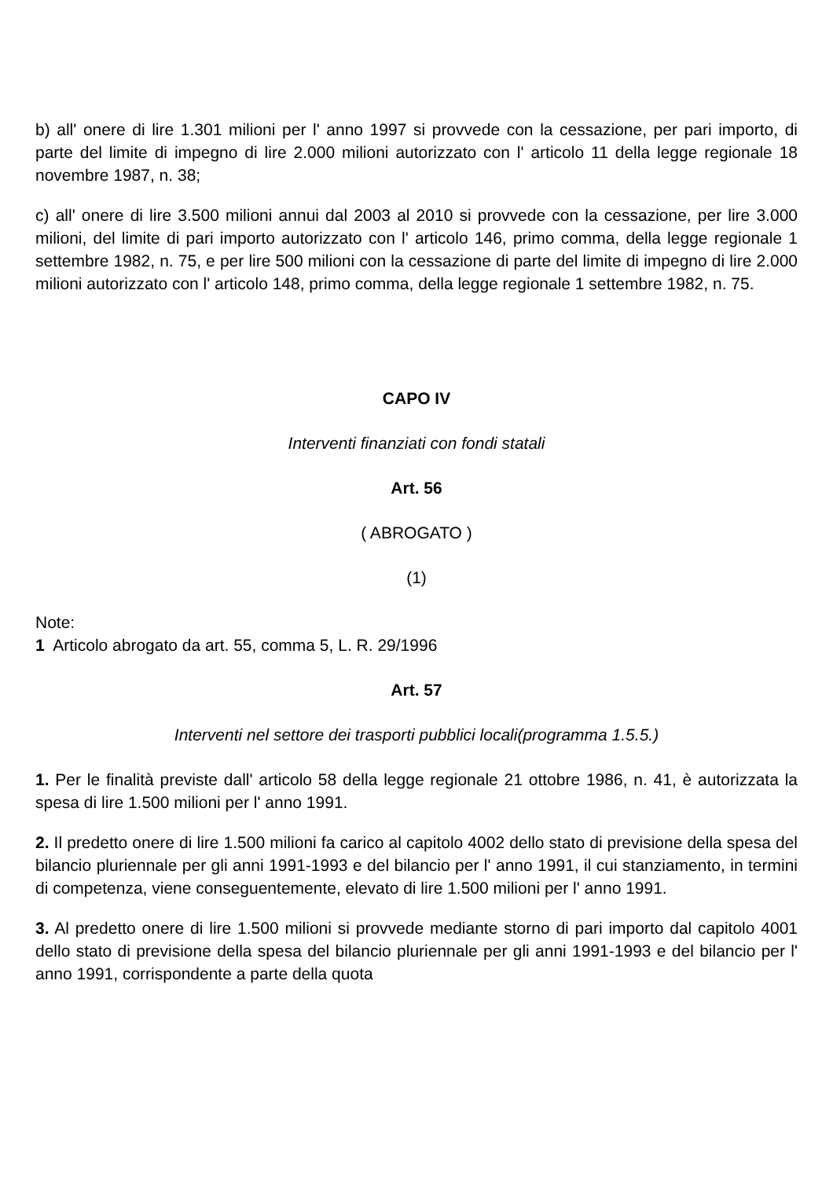b) all' onere di lire 1.301 milioni per l' anno 1997 si provvede con la cessazione, per pari importo, di parte del limite di impegno di lire 2.000 milioni autorizzato con l' articolo 11 della legge regionale 18 novembre 1987, n. 38;
c) all' onere di lire 3.500 milioni annui dal 2003 al 2010 si provvede con la cessazione, per lire 3.000 milioni, del limite di pari importo autorizzato con l' articolo 146, primo comma, della legge regionale 1 settembre 1982, n. 75, e per lire 500 milioni con la cessazione di parte del limite di impegno di lire 2.000 milioni autorizzato con l' articolo 148, primo comma, della legge regionale 1 settembre 1982, n. 75.
CAPO IV
Interventi finanziati con fondi statali
Art. 56
( ABROGATO )
(1)
Note:
1 Articolo abrogato da art. 55, comma 5, L. R. 29/1996
Art. 57
Interventi nel settore dei trasporti pubblici locali(programma 1.5.5.)
1. Per le finalità previste dall' articolo 58 della legge regionale 21 ottobre 1986, n. 41, è autorizzata la spesa di lire 1.500 milioni per l' anno 1991.
2. Il predetto onere di lire 1.500 milioni fa carico al capitolo 4002 dello stato di previsione della spesa del bilancio pluriennale per gli anni 1991-1993 e del bilancio per l' anno 1991, il cui stanziamento, in termini di competenza, viene conseguentemente, elevato di lire 1.500 milioni per l' anno 1991.
3. Al predetto onere di lire 1.500 milioni si provvede mediante storno di pari importo dal capitolo 4001 dello stato di previsione della spesa del bilancio pluriennale per gli anni 1991-1993 e del bilancio per l' anno 1991, corrispondente a parte della quota